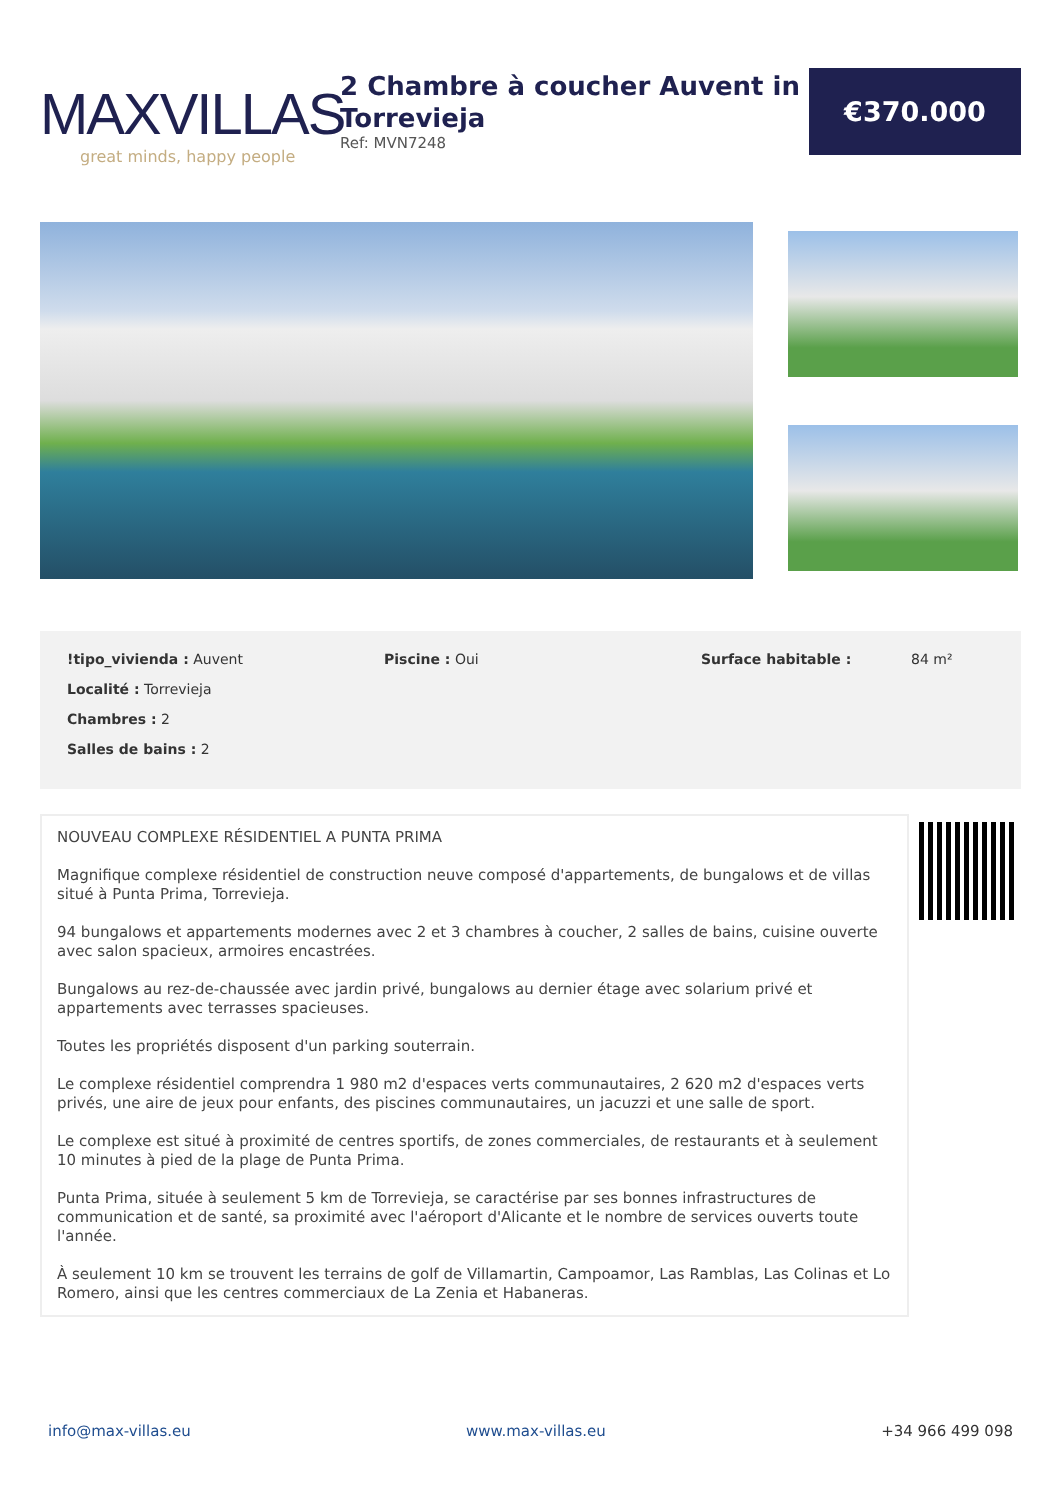MAXVILLAS
great minds, happy people
2 Chambre à coucher Auvent in Torrevieja
Ref: MVN7248
€370.000
!tipo_vivienda : Auvent
Localité : Torrevieja
Chambres : 2
Salles de bains : 2
Piscine : Oui Surface habitable : 84 m²
NOUVEAU COMPLEXE RÉSIDENTIEL A PUNTA PRIMA
Magnifique complexe résidentiel de construction neuve composé d'appartements, de bungalows et de villas situé à Punta Prima, Torrevieja.
94 bungalows et appartements modernes avec 2 et 3 chambres à coucher, 2 salles de bains, cuisine ouverte avec salon spacieux, armoires encastrées.
Bungalows au rez-de-chaussée avec jardin privé, bungalows au dernier étage avec solarium privé et appartements avec terrasses spacieuses.
Toutes les propriétés disposent d'un parking souterrain.
Le complexe résidentiel comprendra 1 980 m2 d'espaces verts communautaires, 2 620 m2 d'espaces verts privés, une aire de jeux pour enfants, des piscines communautaires, un jacuzzi et une salle de sport.
Le complexe est situé à proximité de centres sportifs, de zones commerciales, de restaurants et à seulement 10 minutes à pied de la plage de Punta Prima.
Punta Prima, située à seulement 5 km de Torrevieja, se caractérise par ses bonnes infrastructures de communication et de santé, sa proximité avec l'aéroport d'Alicante et le nombre de services ouverts toute l'année.
À seulement 10 km se trouvent les terrains de golf de Villamartin, Campoamor, Las Ramblas, Las Colinas et Lo Romero, ainsi que les centres commerciaux de La Zenia et Habaneras.
info@max-villas.eu www.max-villas.eu +34 966 499 098